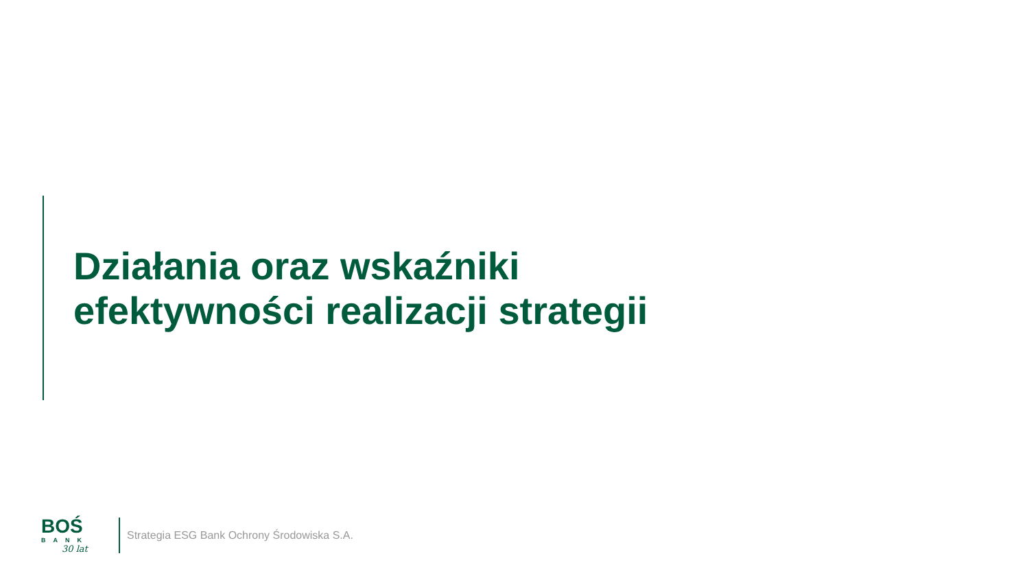Działania oraz wskaźniki
efektywności realizacji strategii
BOŚ
BANK
30 lat
Strategia ESG Bank Ochrony Środowiska S.A.